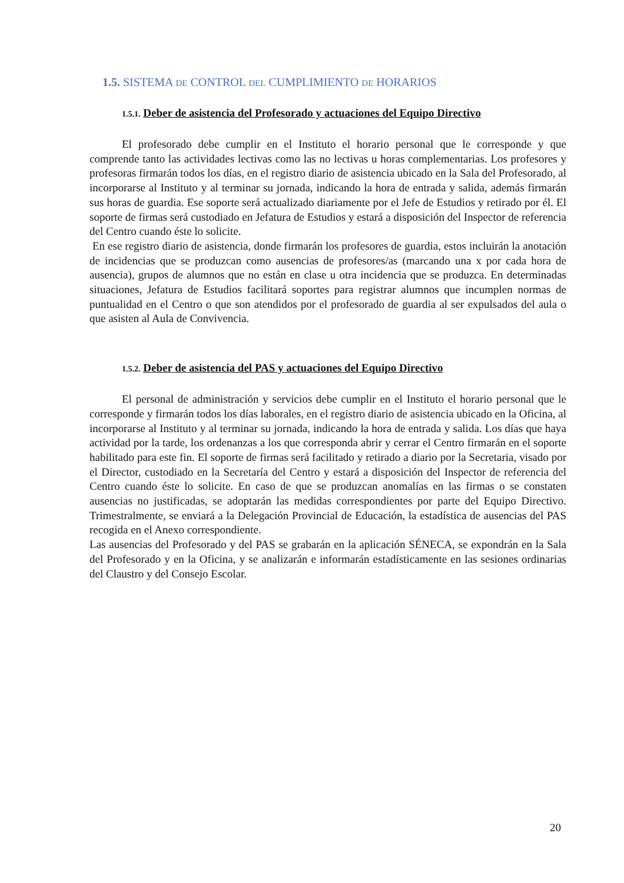1.5. SISTEMA DE CONTROL DEL CUMPLIMIENTO DE HORARIOS
1.5.1. Deber de asistencia del Profesorado y actuaciones del Equipo Directivo
El profesorado debe cumplir en el Instituto el horario personal que le corresponde y que comprende tanto las actividades lectivas como las no lectivas u horas complementarias. Los profesores y profesoras firmarán todos los días, en el registro diario de asistencia ubicado en la Sala del Profesorado, al incorporarse al Instituto y al terminar su jornada, indicando la hora de entrada y salida, además firmarán sus horas de guardia. Ese soporte será actualizado diariamente por el Jefe de Estudios y retirado por él. El soporte de firmas será custodiado en Jefatura de Estudios y estará a disposición del Inspector de referencia del Centro cuando éste lo solicite.
En ese registro diario de asistencia, donde firmarán los profesores de guardia, estos incluirán la anotación de incidencias que se produzcan como ausencias de profesores/as (marcando una x por cada hora de ausencia), grupos de alumnos que no están en clase u otra incidencia que se produzca. En determinadas situaciones, Jefatura de Estudios facilitará soportes para registrar alumnos que incumplen normas de puntualidad en el Centro o que son atendidos por el profesorado de guardia al ser expulsados del aula o que asisten al Aula de Convivencia.
1.5.2. Deber de asistencia del PAS y actuaciones del Equipo Directivo
El personal de administración y servicios debe cumplir en el Instituto el horario personal que le corresponde y firmarán todos los días laborales, en el registro diario de asistencia ubicado en la Oficina, al incorporarse al Instituto y al terminar su jornada, indicando la hora de entrada y salida. Los días que haya actividad por la tarde, los ordenanzas a los que corresponda abrir y cerrar el Centro firmarán en el soporte habilitado para este fin. El soporte de firmas será facilitado y retirado a diario por la Secretaria, visado por el Director, custodiado en la Secretaría del Centro y estará a disposición del Inspector de referencia del Centro cuando éste lo solicite. En caso de que se produzcan anomalías en las firmas o se constaten ausencias no justificadas, se adoptarán las medidas correspondientes por parte del Equipo Directivo. Trimestralmente, se enviará a la Delegación Provincial de Educación, la estadística de ausencias del PAS recogida en el Anexo correspondiente.
Las ausencias del Profesorado y del PAS se grabarán en la aplicación SÉNECA, se expondrán en la Sala del Profesorado y en la Oficina, y se analizarán e informarán estadísticamente en las sesiones ordinarias del Claustro y del Consejo Escolar.
20